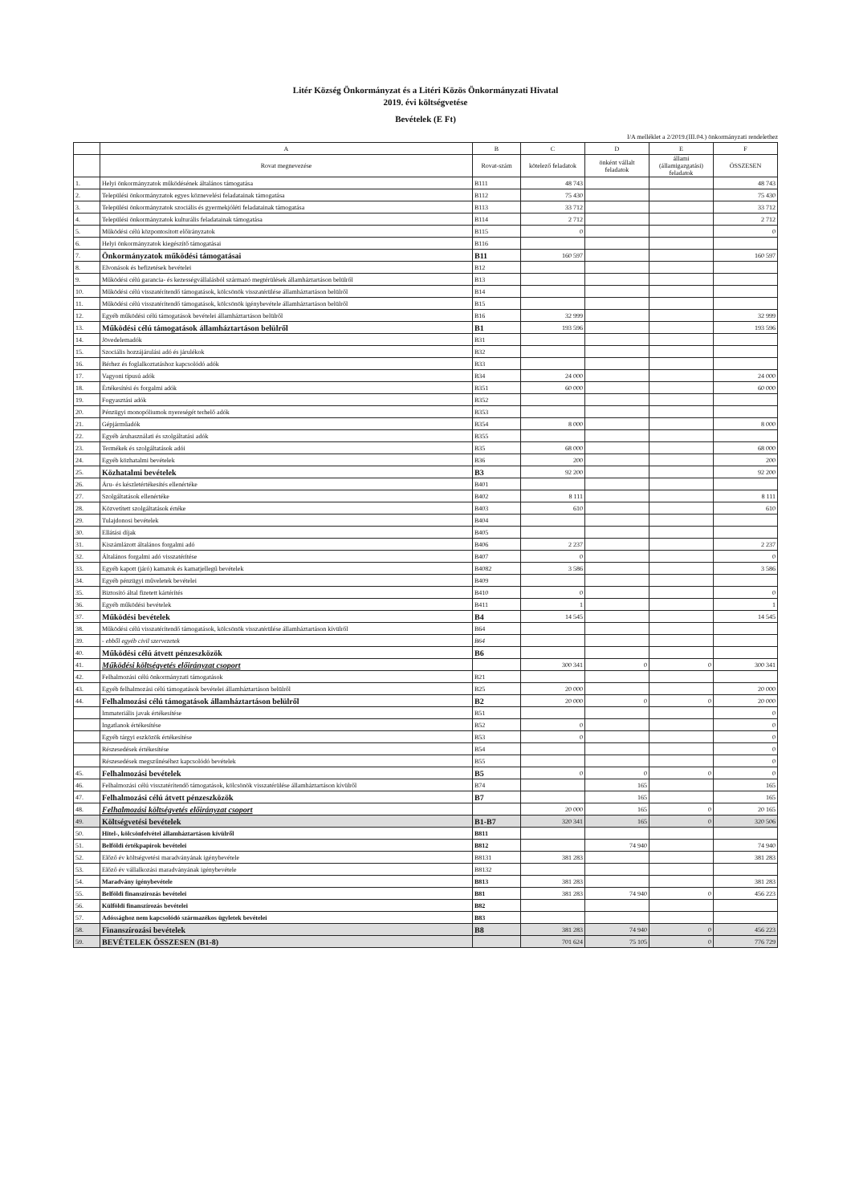Litér Község Önkormányzat és a Litéri Közös Önkormányzati Hivatal
2019. évi költségvetése
Bevételek (E Ft)
I/A melléklet a 2/2019.(III.04.) önkormányzati rendelethez
| | A | B | C | D | E | F |
| --- | --- | --- | --- | --- | --- | --- |
| | Rovat megnevezése | Rovat-szám | kötelező feladatok | önként vállalt feladatok | állami (államigazgatási) feladatok | ÖSSZESEN |
| 1. | Helyi önkormányzatok működésének általános támogatása | B111 | 48 743 | | | 48 743 |
| 2. | Települési önkormányzatok egyes köznevelési feladatainak támogatása | B112 | 75 430 | | | 75 430 |
| 3. | Települési önkormányzatok szociális és gyermekjóléti feladatainak támogatása | B113 | 33 712 | | | 33 712 |
| 4. | Települési önkormányzatok kulturális feladatainak támogatása | B114 | 2 712 | | | 2 712 |
| 5. | Működési célú központosított előirányzatok | B115 | 0 | | | 0 |
| 6. | Helyi önkormányzatok kiegészítő támogatásai | B116 | | | | |
| 7. | Önkormányzatok működési támogatásai | B11 | 160 597 | | | 160 597 |
| 8. | Elvonások és befizetések bevételei | B12 | | | | |
| 9. | Működési célú garancia- és kezességvállalásból származó megtérülések államháztartáson belülről | B13 | | | | |
| 10. | Működési célú visszatérítendő támogatások, kölcsönök visszatérülése államháztartáson belülről | B14 | | | | |
| 11. | Működési célú visszatérítendő támogatások, kölcsönök igénybevétele államháztartáson belülről | B15 | | | | |
| 12. | Egyéb működési célú támogatások bevételei államháztartáson belülről | B16 | 32 999 | | | 32 999 |
| 13. | Működési célú támogatások államháztartáson belülről | B1 | 193 596 | | | 193 596 |
| 14. | Jövedelemadók | B31 | | | | |
| 15. | Szociális hozzájárulási adó és járulékok | B32 | | | | |
| 16. | Bérhez és foglalkoztatáshoz kapcsolódó adók | B33 | | | | |
| 17. | Vagyoni típusú adók | B34 | 24 000 | | | 24 000 |
| 18. | Értékesítési és forgalmi adók | B351 | 60 000 | | | 60 000 |
| 19. | Fogyasztási adók | B352 | | | | |
| 20. | Pénzügyi monopóliumok nyereségét terhelő adók | B353 | | | | |
| 21. | Gépjárműadók | B354 | 8 000 | | | 8 000 |
| 22. | Egyéb áruhasználati és szolgáltatási adók | B355 | | | | |
| 23. | Termékek és szolgáltatások adói | B35 | 68 000 | | | 68 000 |
| 24. | Egyéb közhatalmi bevételek | B36 | 200 | | | 200 |
| 25. | Közhatalmi bevételek | B3 | 92 200 | | | 92 200 |
| 26. | Áru- és készletértékesítés ellenértéke | B401 | | | | |
| 27. | Szolgáltatások ellenértéke | B402 | 8 111 | | | 8 111 |
| 28. | Közvetített szolgáltatások értéke | B403 | 610 | | | 610 |
| 29. | Tulajdonosi bevételek | B404 | | | | |
| 30. | Ellátási díjak | B405 | | | | |
| 31. | Kiszámlázott általános forgalmi adó | B406 | 2 237 | | | 2 237 |
| 32. | Általános forgalmi adó visszatérítése | B407 | 0 | | | 0 |
| 33. | Egyéb kapott (járó) kamatok és kamatjellegű bevételek | B4082 | 3 586 | | | 3 586 |
| 34. | Egyéb pénzügyi műveletek bevételei | B409 | | | | |
| 35. | Biztosító által fizetett kártérítés | B410 | 0 | | | 0 |
| 36. | Egyéb működési bevételek | B411 | 1 | | | 1 |
| 37. | Működési bevételek | B4 | 14 545 | | | 14 545 |
| 38. | Működési célú visszatérítendő támogatások, kölcsönök visszatérülése államháztartáson kívülről | B64 | | | | |
| 39. | - ebből egyéb civil szervezetek | B64 | | | | |
| 40. | Működési célú átvett pénzeszközök | B6 | | | | |
| 41. | Működési költségvetés előirányzat csoport | | 300 341 | 0 | 0 | 300 341 |
| 42. | Felhalmozási célú önkormányzati támogatások | B21 | | | | |
| 43. | Egyéb felhalmozási célú támogatások bevételei államháztartáson belülről | B25 | 20 000 | | | 20 000 |
| 44. | Felhalmozási célú támogatások államháztartáson belülről | B2 | 20 000 | 0 | 0 | 20 000 |
| | Immateriális javak értékesítése | B51 | | | | 0 |
| | Ingatlanok értékesítése | B52 | 0 | | | 0 |
| | Egyéb tárgyi eszközök értékesítése | B53 | 0 | | | 0 |
| | Részesedések értékesítése | B54 | | | | 0 |
| | Részesedések megszűnéséhez kapcsolódó bevételek | B55 | | | | 0 |
| 45. | Felhalmozási bevételek | B5 | 0 | 0 | 0 | 0 |
| 46. | Felhalmozási célú visszatérítendő támogatások, kölcsönök visszatérülése államháztartáson kívülről | B74 | | 165 | | 165 |
| 47. | Felhalmozási célú átvett pénzeszközök | B7 | | 165 | | 165 |
| 48. | Felhalmozási költségvetés előirányzat csoport | | 20 000 | 165 | 0 | 20 165 |
| 49. | Költségvetési bevételek | B1-B7 | 320 341 | 165 | 0 | 320 506 |
| 50. | Hitel-, kölcsönfelvétel államháztartáson kívülről | B811 | | | | |
| 51. | Belföldi értékpapírok bevételei | B812 | | 74 940 | | 74 940 |
| 52. | Előző év költségvetési maradványának igénybevétele | B8131 | 381 283 | | | 381 283 |
| 53. | Előző év vállalkozási maradványának igénybevétele | B8132 | | | | |
| 54. | Maradvány igénybevétele | B813 | 381 283 | | | 381 283 |
| 55. | Belföldi finanszírozás bevételei | B81 | 381 283 | 74 940 | 0 | 456 223 |
| 56. | Külföldi finanszírozás bevételei | B82 | | | | |
| 57. | Adóssághoz nem kapcsolódó származékos ügyletek bevételei | B83 | | | | |
| 58. | Finanszírozási bevételek | B8 | 381 283 | 74 940 | 0 | 456 223 |
| 59. | BEVÉTELEK ÖSSZESEN (B1-8) | | 701 624 | 75 105 | 0 | 776 729 |